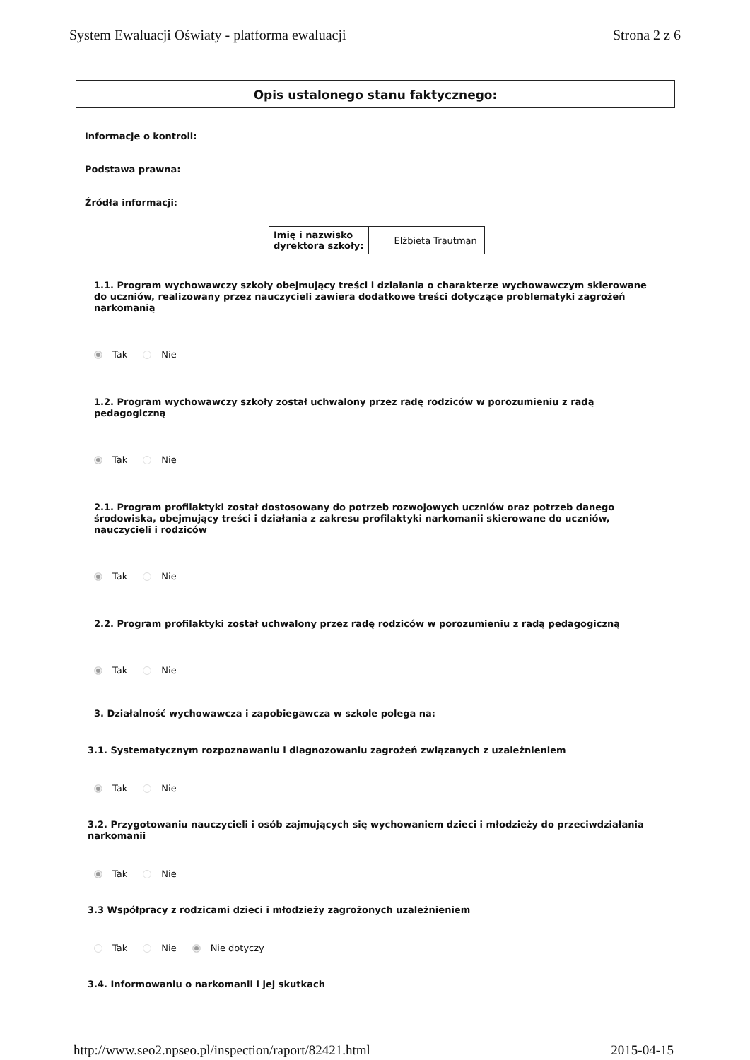System Ewaluacji Oświaty - platforma ewaluacji Strona 2 z 6
Opis ustalonego stanu faktycznego:
Informacje o kontroli:
Podstawa prawna:
Źródła informacji:
| Imię i nazwisko dyrektora szkoły: | Elżbieta Trautman |
1.1. Program wychowawczy szkoły obejmujący treści i działania o charakterze wychowawczym skierowane do uczniów, realizowany przez nauczycieli zawiera dodatkowe treści dotyczące problematyki zagrożeń narkomanią
Tak Nie
1.2. Program wychowawczy szkoły został uchwalony przez radę rodziców w porozumieniu z radą pedagogiczną
Tak Nie
2.1. Program profilaktyki został dostosowany do potrzeb rozwojowych uczniów oraz potrzeb danego środowiska, obejmujący treści i działania z zakresu profilaktyki narkomanii skierowane do uczniów, nauczycieli i rodziców
Tak Nie
2.2. Program profilaktyki został uchwalony przez radę rodziców w porozumieniu z radą pedagogiczną
Tak Nie
3. Działalność wychowawcza i zapobiegawcza w szkole polega na:
3.1. Systematycznym rozpoznawaniu i diagnozowaniu zagrożeń związanych z uzależnieniem
Tak Nie
3.2. Przygotowaniu nauczycieli i osób zajmujących się wychowaniem dzieci i młodzieży do przeciwdziałania narkomanii
Tak Nie
3.3 Współpracy z rodzicami dzieci i młodzieży zagrożonych uzależnieniem
Tak Nie Nie dotyczy
3.4. Informowaniu o narkomanii i jej skutkach
http://www.seo2.npseo.pl/inspection/raport/82421.html 2015-04-15